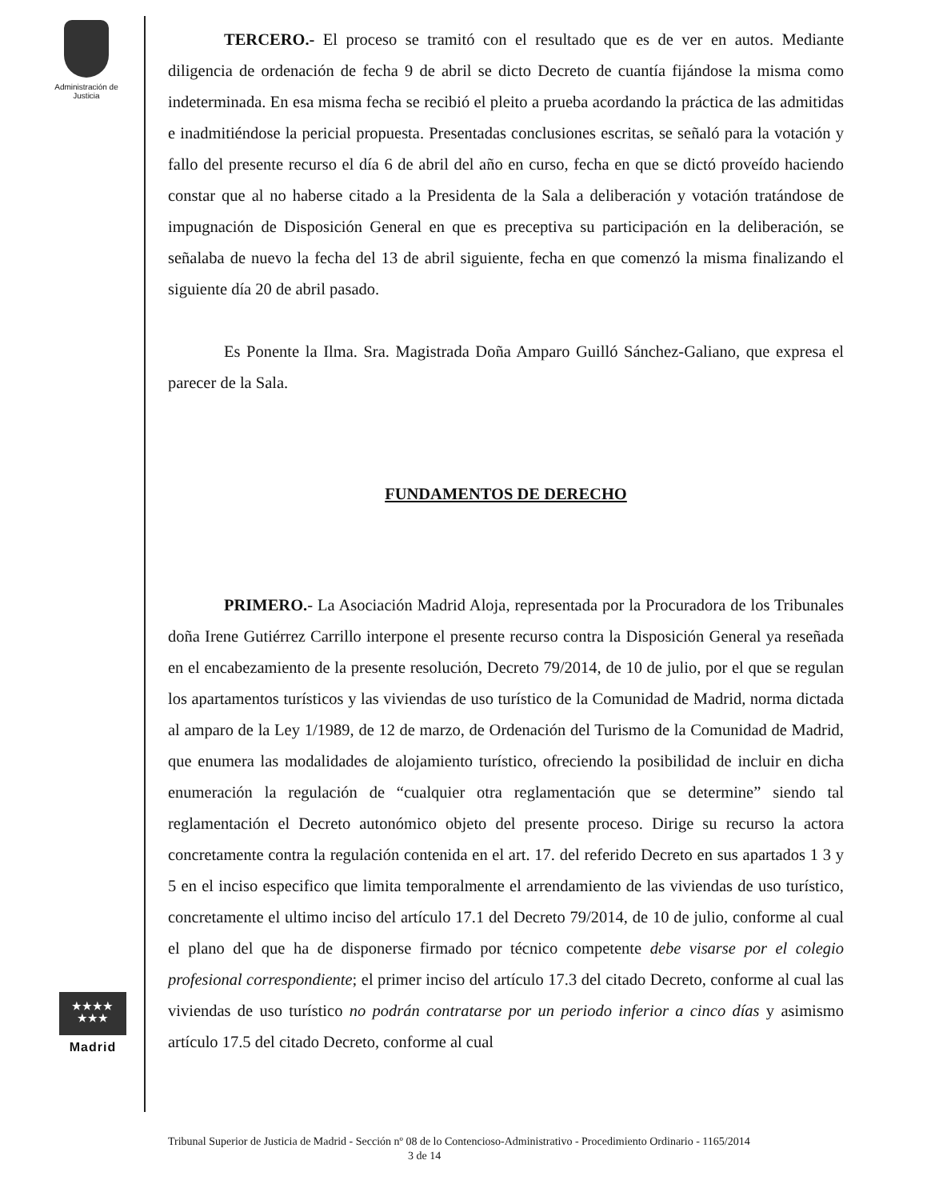Administración de Justicia
★★★★
★★★
Madrid
TERCERO.- El proceso se tramitó con el resultado que es de ver en autos. Mediante diligencia de ordenación de fecha 9 de abril se dicto Decreto de cuantía fijándose la misma como indeterminada. En esa misma fecha se recibió el pleito a prueba acordando la práctica de las admitidas e inadmitiéndose la pericial propuesta. Presentadas conclusiones escritas, se señaló para la votación y fallo del presente recurso el día 6 de abril del año en curso, fecha en que se dictó proveído haciendo constar que al no haberse citado a la Presidenta de la Sala a deliberación y votación tratándose de impugnación de Disposición General en que es preceptiva su participación en la deliberación, se señalaba de nuevo la fecha del 13 de abril siguiente, fecha en que comenzó la misma finalizando el siguiente día 20 de abril pasado.
Es Ponente la Ilma. Sra. Magistrada Doña Amparo Guilló Sánchez-Galiano, que expresa el parecer de la Sala.
FUNDAMENTOS DE DERECHO
PRIMERO.- La Asociación Madrid Aloja, representada por la Procuradora de los Tribunales doña Irene Gutiérrez Carrillo interpone el presente recurso contra la Disposición General ya reseñada en el encabezamiento de la presente resolución, Decreto 79/2014, de 10 de julio, por el que se regulan los apartamentos turísticos y las viviendas de uso turístico de la Comunidad de Madrid, norma dictada al amparo de la Ley 1/1989, de 12 de marzo, de Ordenación del Turismo de la Comunidad de Madrid, que enumera las modalidades de alojamiento turístico, ofreciendo la posibilidad de incluir en dicha enumeración la regulación de “cualquier otra reglamentación que se determine” siendo tal reglamentación el Decreto autonómico objeto del presente proceso. Dirige su recurso la actora concretamente contra la regulación contenida en el art. 17. del referido Decreto en sus apartados 1 3 y 5 en el inciso especifico que limita temporalmente el arrendamiento de las viviendas de uso turístico, concretamente el ultimo inciso del artículo 17.1 del Decreto 79/2014, de 10 de julio, conforme al cual el plano del que ha de disponerse firmado por técnico competente debe visarse por el colegio profesional correspondiente; el primer inciso del artículo 17.3 del citado Decreto, conforme al cual las viviendas de uso turístico no podrán contratarse por un periodo inferior a cinco días y asimismo artículo 17.5 del citado Decreto, conforme al cual
Tribunal Superior de Justicia de Madrid - Sección nº 08 de lo Contencioso-Administrativo - Procedimiento Ordinario - 1165/2014 3 de 14